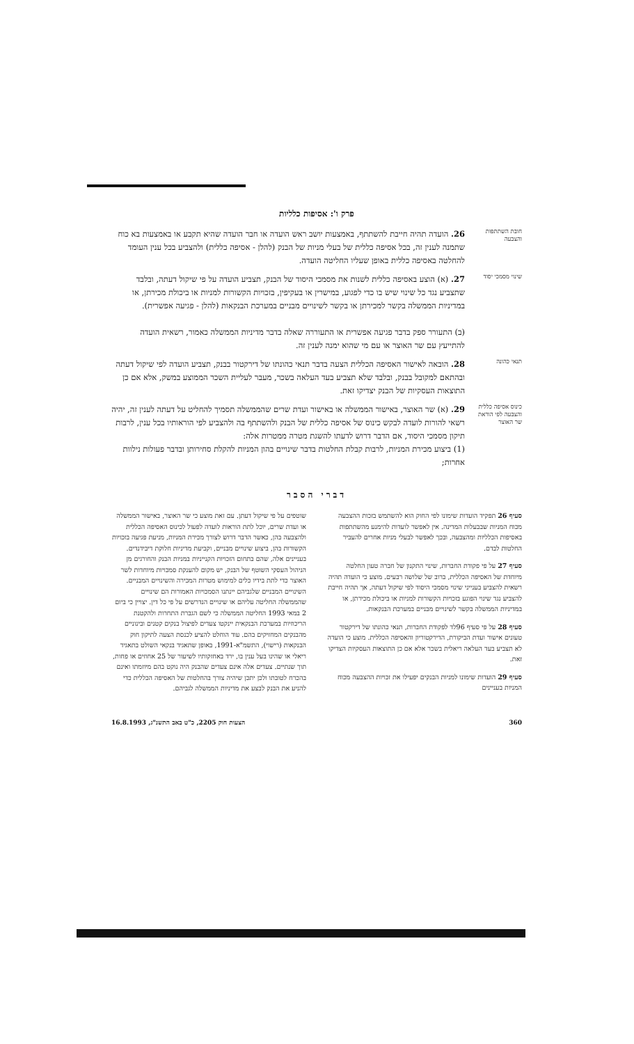פרק ו': אסיפות כלליות
חובת השתתפות והצבעה
26. הועדה תהיה חייבת להשתתף, באמצעות יושב ראש הועדה או חבר הועדה שהיא תקבע או באמצעות בא כוח שתמנה לענין זה, בכל אסיפה כללית של בעלי מניות של הבנק (להלן - אסיפה כללית) ולהצביע בכל ענין העומד להחלטה באסיפה כללית באופן שעליו החליטה הועדה.
שינוי מסמכי יסוד
27. (א) הוצע באסיפה כללית לשנות את מסמכי היסוד של הבנק, תצביע הועדה על פי שיקול דעתה, ובלבד שתצביע נגד כל שינוי שיש בו כדי לפגוע, במישרין או בעקיפין, בזכויות הקשורות למניות או ביכולת מכירתן, או במדיניות הממשלה בקשר למכירתן או בקשר לשינויים מבניים במערכת הבנקאות (להלן - פגיעה אפשרית).
(ב) התעורר ספק בדבר פגיעה אפשרית או התעוררה שאלה בדבר מדיניות הממשלה כאמור, רשאית הועדה להתייעץ עם שר האוצר או עם מי שהוא ימנה לענין זה.
תנאי כהונה
28. הובאה לאישור האסיפה הכללית הצעה בדבר תנאי כהונתו של דירקטור בבנק, תצביע הועדה לפי שיקול דעתה ובהתאם למקובל בבנק, ובלבד שלא תצביע בעד העלאה בשכר, מעבר לעליית השכר הממוצע במשק, אלא אם כן התוצאות העסקיות של הבנק יצדיקו זאת.
כינוס אסיפה כללית והצבעה לפי הוראת שר האוצר
29. (א) שר האוצר, באישור הממשלה או באישור ועדת שרים שהממשלה תסמיך להחליט על דעתה לענין זה, יהיה רשאי להורות לועדה לבקש כינוס של אסיפה כללית של הבנק ולהשתתף בה ולהצביע לפי הוראותיו בכל ענין, לרבות תיקון מסמכי היסוד, אם הדבר דרוש לדעתו להשגת מטרה ממטרות אלה:
(1) ביצוע מכירת המניות, לרבות קבלת החלטות בדבר שינויים בהון המניות להקלת סחירותן ובדבר פעולות נילוות אחרות;
דברי הסבר
סעיף 26 תפקיד הועדות שימונו לפי החוק הוא להשתמש בזכות ההצבעה מכוח המניות שבבעלות המדינה. אין לאפשר לועדות להימנע מהשתתפות באסיפות הכלליות ומהצבעה, ובכך לאפשר לבעלי מניות אחרים להעביר החלטות לבדם.
סעיף 27 על פי פקודת החברות, שינוי התקנון של חברה טעון החלטה מיוחדת של האסיפה הכללית, ברוב של שלושה רבעים. מוצע כי הועדה תהיה רשאית להצביע בענייני שינוי מסמכי היסוד לפי שיקול דעתה, אך תהיה חייבת להצביע נגד שינוי הפוגע בזכויות הקשורות למניות או ביכולת מכירתן, או במדיניות הממשלה בקשר לשינויים מבניים במערכת הבנקאות.
סעיף 28 על פי סעיף 96לד לפקודת החברות, תנאי כהונתו של דירקטור טעונים אישור ועדת הביקורת, הדירקטוריון והאסיפה הכללית. מוצע כי הועדה לא תצביע בעד העלאה ריאלית בשכר אלא אם כן התוצאות העסקיות הצדיקו זאת.
סעיף 29 הועדות שימונו למניות הבנקים יפעילו את זכויות ההצבעה מכוח המניות בעניינים
שוטפים על פי שיקול דעתן. עם זאת מוצע כי שר האוצר, באישור הממשלה או ועדת שרים, יוכל לתת הוראות לועדה לפעול לכינוס האסיפה הכללית ולהצבעה בהן, כאשר הדבר דרוש לצורך מכירת המניות, מניעת פגיעה בזכויות הקשורות בהן, ביצוע שינויים מבניים, וקביעת מדיניות חלוקת דיבידנדים. בעניינים אלה, שהם בתחום הזכויות הקנייניות במניות הבנק והחורגים מן הניהול העסקי השוטף של הבנק, יש מקום להענקת סמכויות מיוחדות לשר האוצר כדי לתת בידיו כלים למימוש מטרות המכירה והשינויים המבניים.
השינויים המבניים שלגביהם יינתנו הסמכויות האמורות הם שינויים שהממשלה החליטה עליהם או שינויים הנדרשים על פי כל דין. יצויין כי ביום 2 במאי 1993 החליטה הממשלה כי לשם הגברת התחרות ולהקטנת הריכוזיות במערכת הבנקאית יינקטו צעדים לפיצול בנקים קטנים ובינוניים מהבנקים המחזיקים בהם. עוד הוחלט להציע לכנסת הצעה לתיקון חוק הבנקאות (רישוי), התשמ"א-1991, באופן שתאגיד בנקאי השולט בתאגיד ריאלי או שהינו בעל ענין בו, ירד באחזקותיו לשיעור של 25 אחוזים או פחות, תוך שנתיים. צעדים אלה אינם צעדים שהבנק היה נוקט בהם מיוזמתו ואינם בהכרח לטובתו ולכן יתכן שיהיה צורך בהחלטות של האסיפה הכללית כדי להניע את הבנק לבצע את מדיניות הממשלה לגביהם.
360 הצעות חוק 2205, כ"ט באב התשנ"ג, 16.8.1993